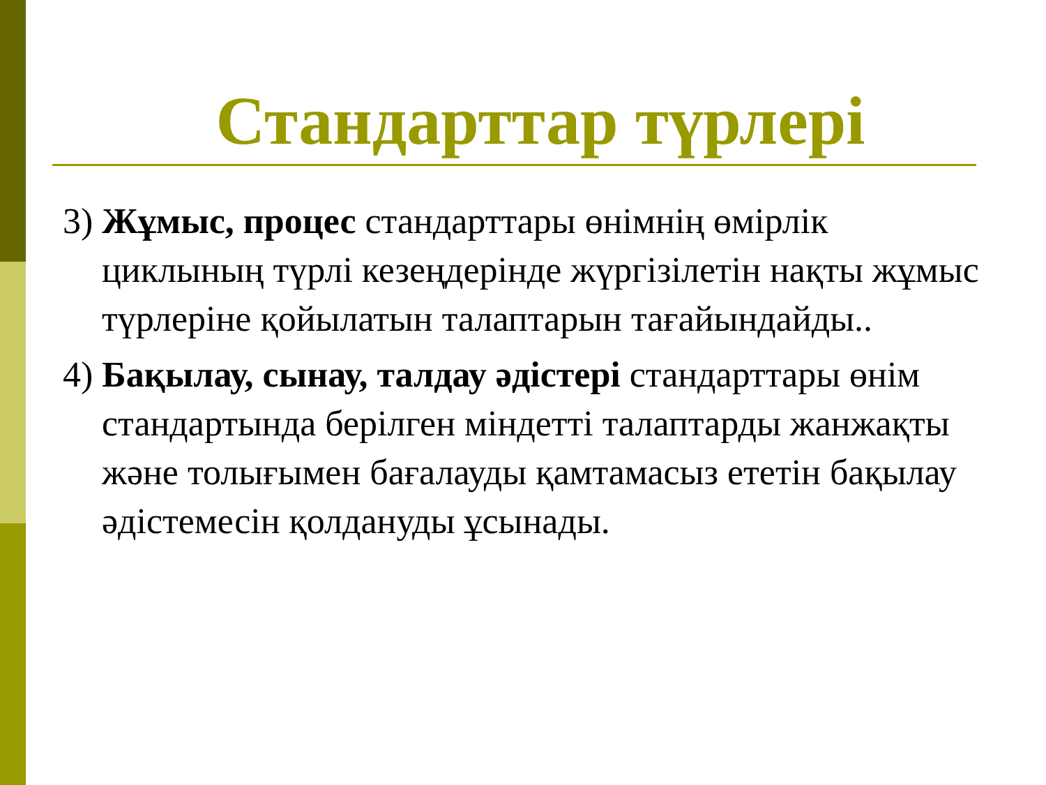Стандарттар түрлері
3) Жұмыс, процес стандарттары өнімнің өмірлік циклының түрлі кезеңдерінде жүргізілетін нақты жұмыс түрлеріне қойылатын талаптарын тағайындайды..
4) Бақылау, сынау, талдау әдістері стандарттары өнім стандартында берілген міндетті талаптарды жанжақты және толығымен бағалауды қамтамасыз ететін бақылау әдістемесін қолдануды ұсынады.